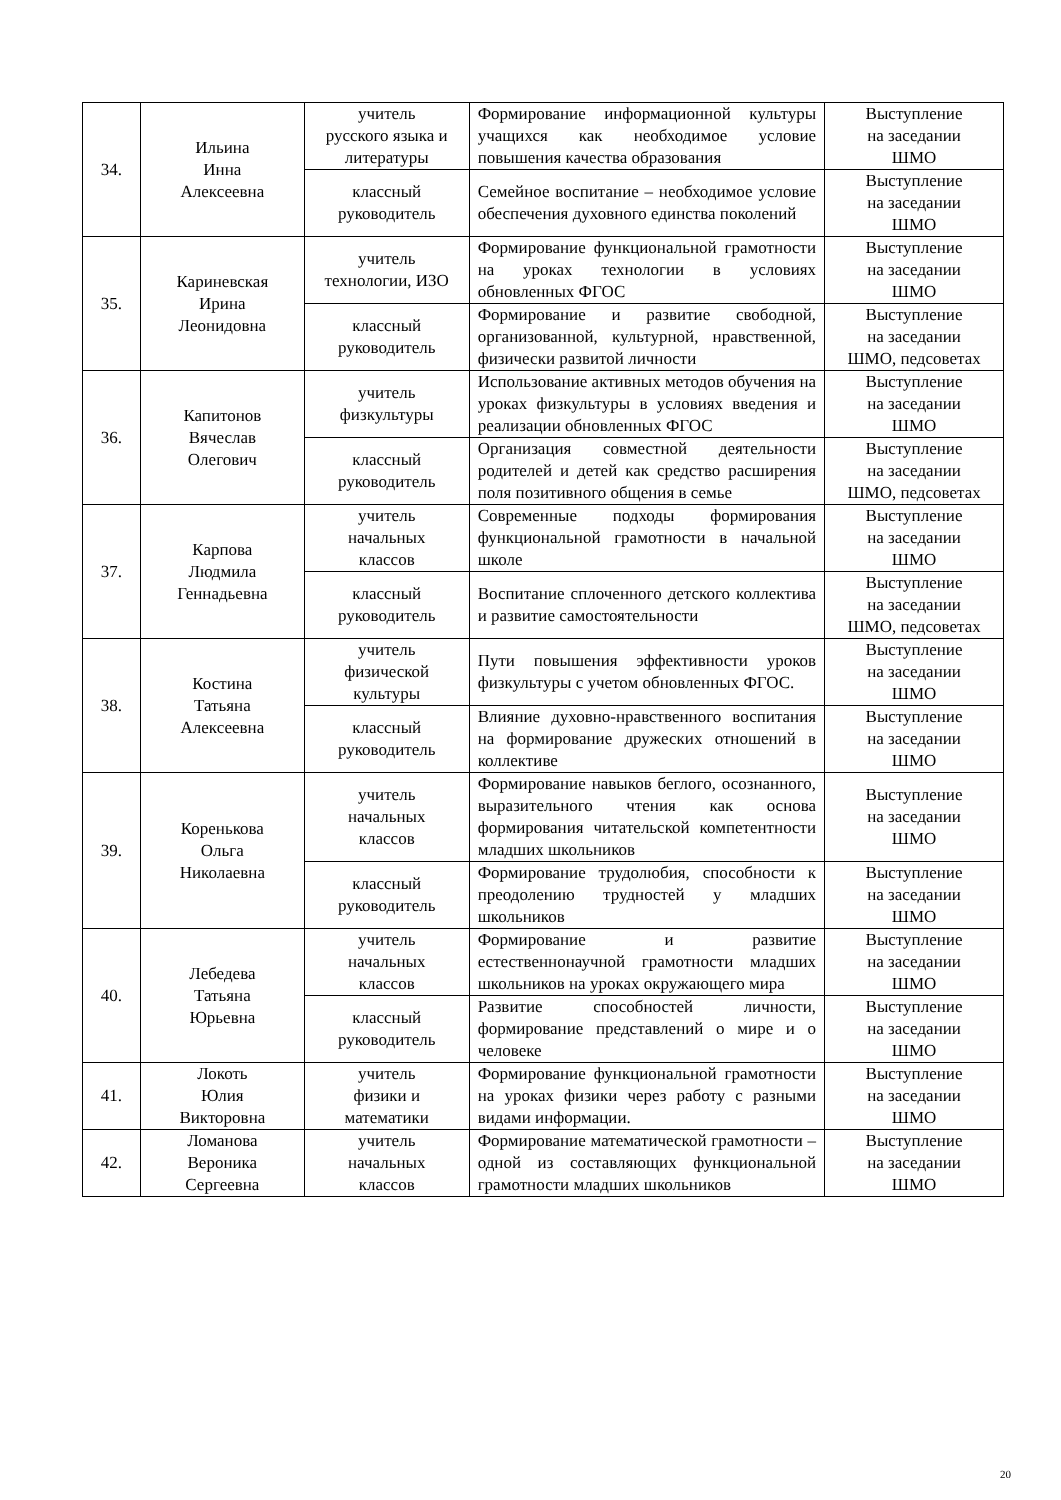| 34. | Ильина Инна Алексеевна | учитель русского языка и литературы | Формирование информационной культуры учащихся как необходимое условие повышения качества образования | Выступление на заседании ШМО |
| | | классный руководитель | Семейное воспитание – необходимое условие обеспечения духовного единства поколений | Выступление на заседании ШМО |
| 35. | Кариневская Ирина Леонидовна | учитель технологии, ИЗО | Формирование функциональной грамотности на уроках технологии в условиях обновленных ФГОС | Выступление на заседании ШМО |
| | | классный руководитель | Формирование и развитие свободной, организованной, культурной, нравственной, физически развитой личности | Выступление на заседании ШМО, педсоветах |
| 36. | Капитонов Вячеслав Олегович | учитель физкультуры | Использование активных методов обучения на уроках физкультуры в условиях введения и реализации обновленных ФГОС | Выступление на заседании ШМО |
| | | классный руководитель | Организация совместной деятельности родителей и детей как средство расширения поля позитивного общения в семье | Выступление на заседании ШМО, педсоветах |
| 37. | Карпова Людмила Геннадьевна | учитель начальных классов | Современные подходы формирования функциональной грамотности в начальной школе | Выступление на заседании ШМО |
| | | классный руководитель | Воспитание сплоченного детского коллектива и развитие самостоятельности | Выступление на заседании ШМО, педсоветах |
| 38. | Костина Татьяна Алексеевна | учитель физической культуры | Пути повышения эффективности уроков физкультуры с учетом обновленных ФГОС. | Выступление на заседании ШМО |
| | | классный руководитель | Влияние духовно-нравственного воспитания на формирование дружеских отношений в коллективе | Выступление на заседании ШМО |
| 39. | Коренькова Ольга Николаевна | учитель начальных классов | Формирование навыков беглого, осознанного, выразительного чтения как основа формирования читательской компетентности младших школьников | Выступление на заседании ШМО |
| | | классный руководитель | Формирование трудолюбия, способности к преодолению трудностей у младших школьников | Выступление на заседании ШМО |
| 40. | Лебедева Татьяна Юрьевна | учитель начальных классов | Формирование и развитие естественнонаучной грамотности младших школьников на уроках окружающего мира | Выступление на заседании ШМО |
| | | классный руководитель | Развитие способностей личности, формирование представлений о мире и о человеке | Выступление на заседании ШМО |
| 41. | Локоть Юлия Викторовна | учитель физики и математики | Формирование функциональной грамотности на уроках физики через работу с разными видами информации. | Выступление на заседании ШМО |
| 42. | Ломанова Вероника Сергеевна | учитель начальных классов | Формирование математической грамотности – одной из составляющих функциональной грамотности младших школьников | Выступление на заседании ШМО |
20